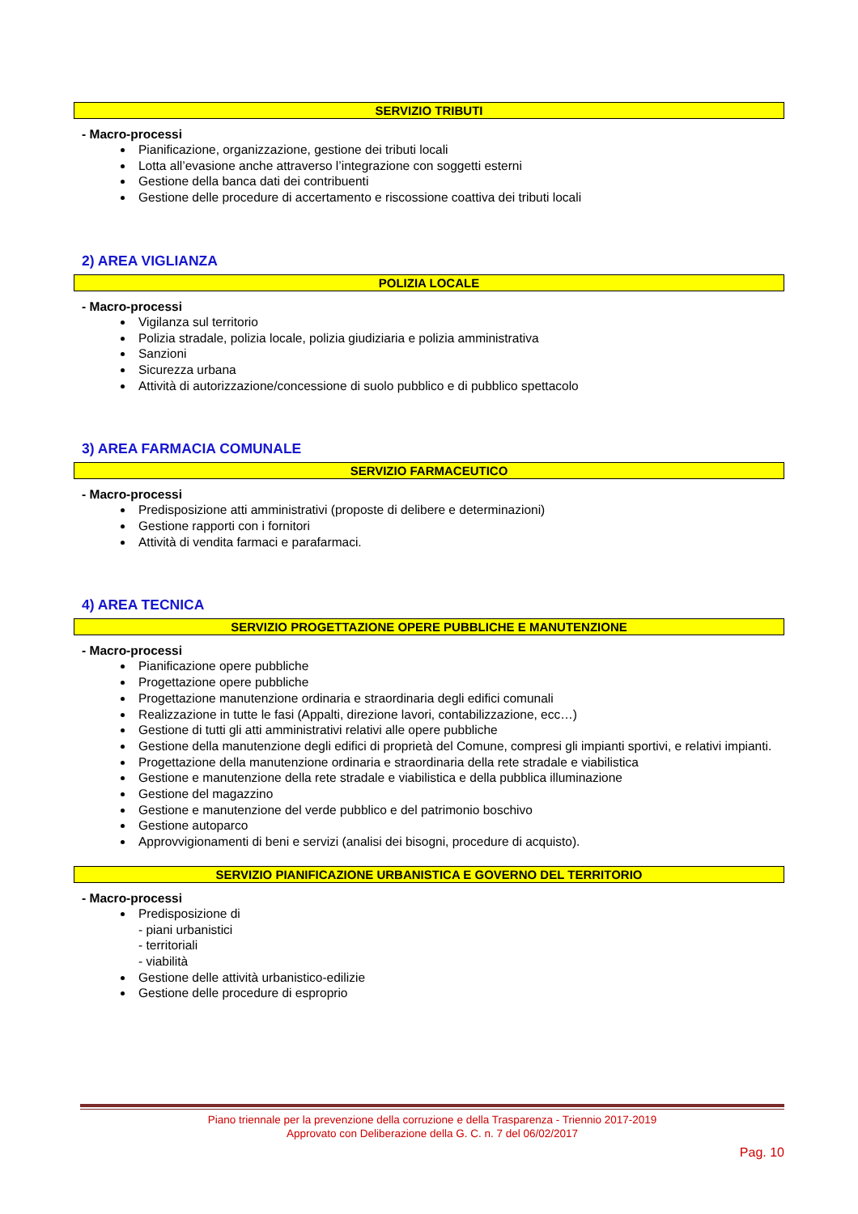SERVIZIO TRIBUTI
- Macro-processi
Pianificazione, organizzazione, gestione dei tributi locali
Lotta all’evasione anche attraverso l’integrazione con soggetti esterni
Gestione della banca dati dei contribuenti
Gestione delle procedure di accertamento e riscossione coattiva dei tributi locali
2) AREA VIGLIANZA
POLIZIA LOCALE
- Macro-processi
Vigilanza sul territorio
Polizia stradale, polizia locale, polizia giudiziaria e polizia amministrativa
Sanzioni
Sicurezza urbana
Attività di autorizzazione/concessione di suolo pubblico e di pubblico spettacolo
3) AREA FARMACIA COMUNALE
SERVIZIO FARMACEUTICO
- Macro-processi
Predisposizione atti amministrativi (proposte di delibere e determinazioni)
Gestione rapporti con i fornitori
Attività di vendita farmaci e parafarmaci.
4) AREA TECNICA
SERVIZIO PROGETTAZIONE OPERE PUBBLICHE E MANUTENZIONE
- Macro-processi
Pianificazione opere pubbliche
Progettazione opere pubbliche
Progettazione manutenzione ordinaria e straordinaria degli edifici comunali
Realizzazione in tutte le fasi (Appalti, direzione lavori, contabilizzazione, ecc…)
Gestione di tutti gli atti amministrativi relativi alle opere pubbliche
Gestione della manutenzione degli edifici di proprietà del Comune, compresi gli impianti sportivi, e relativi impianti.
Progettazione della manutenzione ordinaria e straordinaria della rete stradale e viabilistica
Gestione e manutenzione della rete stradale e viabilistica e della pubblica illuminazione
Gestione del magazzino
Gestione e manutenzione del verde pubblico e del patrimonio boschivo
Gestione autoparco
Approvvigionamenti di beni e servizi (analisi dei bisogni, procedure di acquisto).
SERVIZIO PIANIFICAZIONE URBANISTICA E GOVERNO DEL TERRITORIO
- Macro-processi
Predisposizione di
- piani urbanistici
- territoriali
- viabilità
Gestione delle attività urbanistico-edilizie
Gestione delle procedure di esproprio
Piano triennale per la prevenzione della corruzione e della Trasparenza - Triennio 2017-2019
Approvato con Deliberazione della G. C. n. 7 del 06/02/2017
Pag. 10